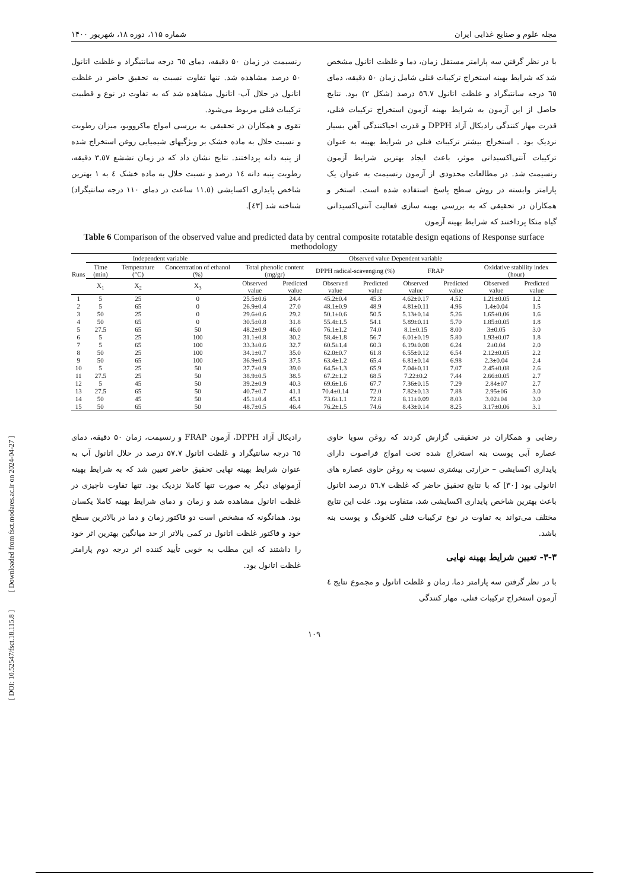مجله علوم و صنایع غذایی ایران شماره ۱۱۵، دوره ۱۸، شهریور ۱۴۰۰
با در نظر گرفتن سه پارامتر مستقل زمان، دما و غلظت اتانول مشخص شد که شرایط بهینه استخراج ترکیبات فنلی شامل زمان ۵۰ دقیقه، دمای ٦٥ درجه سانتیگراد و غلظت اتانول ٥٦.٧ درصد (شکل ٢) بود. نتایج حاصل از این آزمون به شرایط بهینه آزمون استخراج ترکیبات فنلی، قدرت مهار کنندگی رادیکال آزاد DPPH و قدرت احیاکنندگی آهن بسیار نردیک بود . استخراج بیشتر ترکیبات فنلی در شرایط بهینه به عنوان ترکیبات آنتی‌اکسیدانی موثر، باعث ایجاد بهترین شرایط آزمون رنسیمت شد. در مطالعات محدودی از آزمون رنسیمت به عنوان یک پارامتر وابسته در روش سطح پاسخ استفاده شده است. استخر و همکاران در تحقیقی که به بررسی بهینه سازی فعالیت آنتی‌اکسیدانی گیاه متکا پرداختند که شرایط بهینه آزمون
رنسیمت در زمان ۵۰ دقیقه، دمای ٦٥ درجه سانتیگراد و غلظت اتانول ۵۰ درصد مشاهده شد. تنها تفاوت نسبت به تحقیق حاضر در غلظت اتانول در حلال آب- اتانول مشاهده شد که به تفاوت در نوع و قطبیت ترکیبات فنلی مربوط می‌شود.
تقوی و همکاران در تحقیقی به بررسی امواج ماکروویو، میزان رطوبت و نسبت حلال به ماده خشک بر ویژگیهای شیمیایی روغن استخراج شده از پنبه دانه پرداختند. نتایج نشان داد که در زمان تششع ٣.٥٧ دقیقه، رطوبت پنبه دانه ١٤ درصد و نسبت حلال به ماده خشک ٤ به ١ بهترین شاخص پایداری اکسایشی (١١.٥ ساعت در دمای ١١٠ درجه سانتیگراد) شناخته شد [٤٣].
Table 6 Comparison of the observed value and predicted data by central composite rotatable design eqations of Response surface methodology
| Runs | Independent variable | | | Observed value Dependent variable | | | | | | | |
| --- | --- | --- | --- | --- | --- | --- | --- | --- | --- | --- | --- |
| | Time (min) | Temperature (°C) | Concentration of ethanol (%) | Total phenolic content (mg/gr) | | DPPH radical-scavenging (%) | | FRAP | | Oxidative stability index (hour) | |
| | X<sub>1</sub> | X<sub>2</sub> | X<sub>3</sub> | Observed value | Predicted value | Observed value | Predicted value | Observed value | Predicted value | Observed value | Predicted value |
| 1 | 5 | 25 | 0 | 25.5±0.6 | 24.4 | 45.2±0.4 | 45.3 | 4.62±0.17 | 4.52 | 1.21±0.05 | 1.2 |
| 2 | 5 | 65 | 0 | 26.9±0.4 | 27.0 | 48.1±0.9 | 48.9 | 4.81±0.11 | 4.96 | 1.4±0.04 | 1.5 |
| 3 | 50 | 25 | 0 | 29.6±0.6 | 29.2 | 50.1±0.6 | 50.5 | 5.13±0.14 | 5.26 | 1.65±0.06 | 1.6 |
| 4 | 50 | 65 | 0 | 30.5±0.8 | 31.8 | 55.4±1.5 | 54.1 | 5.89±0.11 | 5.70 | 1.85±0.05 | 1.8 |
| 5 | 27.5 | 65 | 50 | 48.2±0.9 | 46.0 | 76.1±1.2 | 74.0 | 8.1±0.15 | 8.00 | 3±0.05 | 3.0 |
| 6 | 5 | 25 | 100 | 31.1±0.8 | 30.2 | 58.4±1.8 | 56.7 | 6.01±0.19 | 5.80 | 1.93±0.07 | 1.8 |
| 7 | 5 | 65 | 100 | 33.3±0.6 | 32.7 | 60.5±1.4 | 60.3 | 6.19±0.08 | 6.24 | 2±0.04 | 2.0 |
| 8 | 50 | 25 | 100 | 34.1±0.7 | 35.0 | 62.0±0.7 | 61.8 | 6.55±0.12 | 6.54 | 2.12±0.05 | 2.2 |
| 9 | 50 | 65 | 100 | 36.9±0.5 | 37.5 | 63.4±1.2 | 65.4 | 6.81±0.14 | 6.98 | 2.3±0.04 | 2.4 |
| 10 | 5 | 25 | 50 | 37.7±0.9 | 39.0 | 64.5±1.3 | 65.9 | 7.04±0.11 | 7.07 | 2.45±0.08 | 2.6 |
| 11 | 27.5 | 25 | 50 | 38.9±0.5 | 38.5 | 67.2±1.2 | 68.5 | 7.22±0.2 | 7.44 | 2.66±0.05 | 2.7 |
| 12 | 5 | 45 | 50 | 39.2±0.9 | 40.3 | 69.6±1.6 | 67.7 | 7.36±0.15 | 7.29 | 2.84±07 | 2.7 |
| 13 | 27.5 | 65 | 50 | 40.7±0.7 | 41.1 | 70.4±0.14 | 72.0 | 7.82±0.13 | 7.88 | 2.95±06 | 3.0 |
| 14 | 50 | 45 | 50 | 45.1±0.4 | 45.1 | 73.6±1.1 | 72.8 | 8.11±0.09 | 8.03 | 3.02±04 | 3.0 |
| 15 | 50 | 65 | 50 | 48.7±0.5 | 46.4 | 76.2±1.5 | 74.6 | 8.43±0.14 | 8.25 | 3.17±0.06 | 3.1 |
رضایی و همکاران در تحقیقی گزارش کردند که روغن سویا حاوی عصاره آبی پوست بنه استخراج شده تحت امواج فراصوت دارای پایداری اکسایشی – حرارتی بیشتری نسبت به روغن حاوی عصاره های اتانولی بود [٣٠] که با نتایج تحقیق حاضر که غلظت ٥٦.٧ درصد اتانول باعث بهترین شاخص پایداری اکسایشی شد، متفاوت بود. علت این نتایج مختلف می‌تواند به تفاوت در نوع ترکیبات فنلی کلخونگ و پوست بنه باشد.
۳-۳- تعیین شرایط بهینه نهایی
با در نظر گرفتن سه پارامتر دما، زمان و غلظت اتانول و مجموع نتایج ٤ آزمون استخراج ترکیبات فنلی، مهار کنندگی
رادیکال آزاد DPPH، آزمون FRAP و رنسیمت، زمان ۵۰ دقیقه، دمای ٦٥ درجه سانتیگراد و غلظت اتانول ۵۷.۷ درصد در حلال اتانول آب به عنوان شرایط بهینه نهایی تحقیق حاضر تعیین شد که به شرایط بهینه آزمونهای دیگر به صورت تنها کاملا نزدیک بود. تنها تفاوت ناچیزی در غلظت اتانول مشاهده شد و زمان و دمای شرایط بهینه کاملا یکسان بود. همانگونه که مشخص است دو فاکتور زمان و دما در بالاترین سطح خود و فاکتور غلظت اتانول در کمی بالاتر از حد میانگین بهترین اثر خود را داشتند که این مطلب به خوبی تأیید کننده اثر درجه دوم پارامتر غلظت اتانول بود.
۱۰۹
[ DOI: 10.52547/fsct.18.115.8 ] [ Downloaded from fsct.modares.ac.ir on 2024-04-27 ]